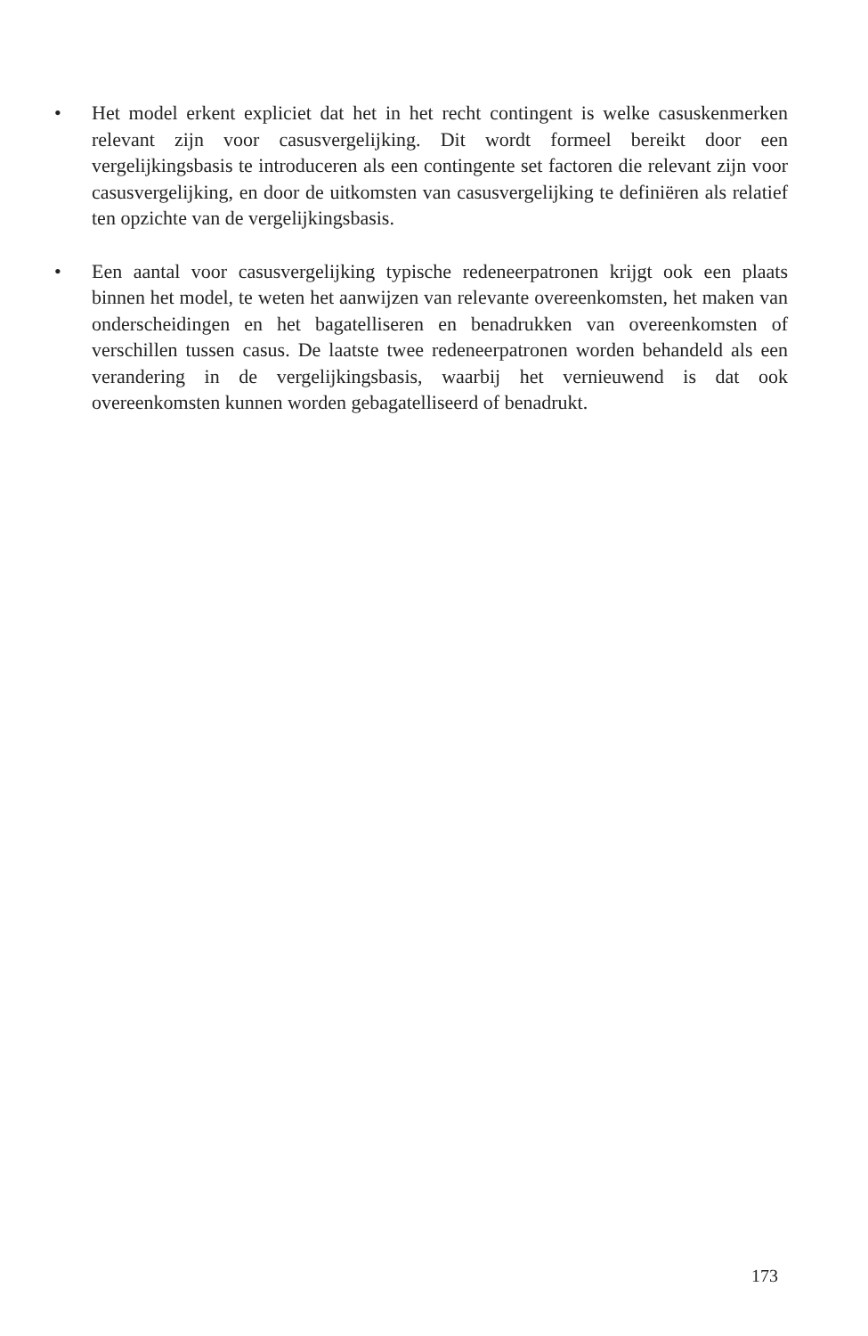• Het model erkent expliciet dat het in het recht contingent is welke casuskenmerken relevant zijn voor casusvergelijking. Dit wordt formeel bereikt door een vergelijkingsbasis te introduceren als een contingente set factoren die relevant zijn voor casusvergelijking, en door de uitkomsten van casusvergelijking te definiëren als relatief ten opzichte van de vergelijkingsbasis.
• Een aantal voor casusvergelijking typische redeneerpatronen krijgt ook een plaats binnen het model, te weten het aanwijzen van relevante overeenkomsten, het maken van onderscheidingen en het bagatelliseren en benadrukken van overeenkomsten of verschillen tussen casus. De laatste twee redeneerpatronen worden behandeld als een verandering in de vergelijkingsbasis, waarbij het vernieuwend is dat ook overeenkomsten kunnen worden gebagatelliseerd of benadrukt.
173